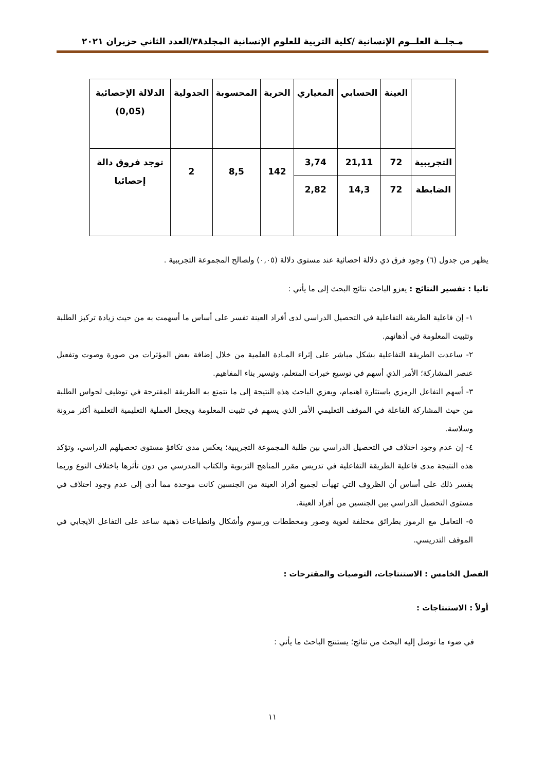مـجلــة العلــوم الإنسانية /كلية التربية للعلوم الإنسانية المجلد٣٨/العدد الثاني حزيران ٢٠٢١
| | العينة | الحسابي | المعياري | الحرية | المحسوبة | الجدولية | الدلالة الإحصائية (0,05) |
| --- | --- | --- | --- | --- | --- | --- | --- |
| التجريبية | 72 | 21,11 | 3,74 | 142 | 8,5 | 2 | توجد فروق دالة إحصائيا |
| الضابطة | 72 | 14,3 | 2,82 | | | | |
يظهر من جدول (٦) وجود فرق ذي دلالة احصائية عند مستوى دلالة (٠,٠٥) ولصالح المجموعة التجريبية .
ثانيا : تفسير النتائج : يعزو الباحث نتائج البحث إلى ما يأتي :
١- إن فاعلية الطريقة التفاعلية في التحصيل الدراسي لدى أفراد العينة تفسر على أساس ما أسهمت به من حيث زيادة تركيز الطلبة وتثبيت المعلومة في أذهانهم.
٢- ساعدت الطريقة التفاعلية بشكل مباشر على إثراء المـادة العلمية من خلال إضافة بعض المؤثرات من صورة وصوت وتفعيل عنصر المشاركة؛ الأمر الذي أسهم في توسيع خبرات المتعلم، وتيسير بناء المفاهيم.
٣- أسهم التفاعل الرمزي باستثارة اهتمام، ويعزي الباحث هذه النتيجة إلى ما تتمتع به الطريقة المقترحة في توظيف لحواس الطلبة من حيث المشاركة الفاعلة في الموقف التعليمي الأمر الذي يسهم في تثبيت المعلومة ويجعل العملية التعليمية التعلمية أكثر مرونة وسلاسة.
٤- إن عدم وجود اختلاف في التحصيل الدراسي بين طلبة المجموعة التجريبية؛ يعكس مدى تكافؤ مستوى تحصيلهم الدراسي، وتؤكد هذه النتيجة مدى فاعلية الطريقة التفاعلية في تدريس مقرر المناهج التربوية والكتاب المدرسي من دون تأثرها باختلاف النوع وربما يفسر ذلك على أساس أن الظروف التي تهيأت لجميع أفراد العينة من الجنسين كانت موحدة مما أدى إلى عدم وجود اختلاف في مستوى التحصيل الدراسي بين الجنسين من أفراد العينة.
٥- التعامل مع الرموز بطرائق مختلفة لغوية وصور ومخططات ورسوم وأشكال وانطباعات ذهنية ساعد على التفاعل الايجابي في الموقف التدريسي.
الفصل الخامس : الاستنتاجات، التوصيات والمقترحات :
أولاً : الاستنتاجات :
في ضوء ما توصل إليه البحث من نتائج؛ يستنتج الباحث ما يأتي :
١١